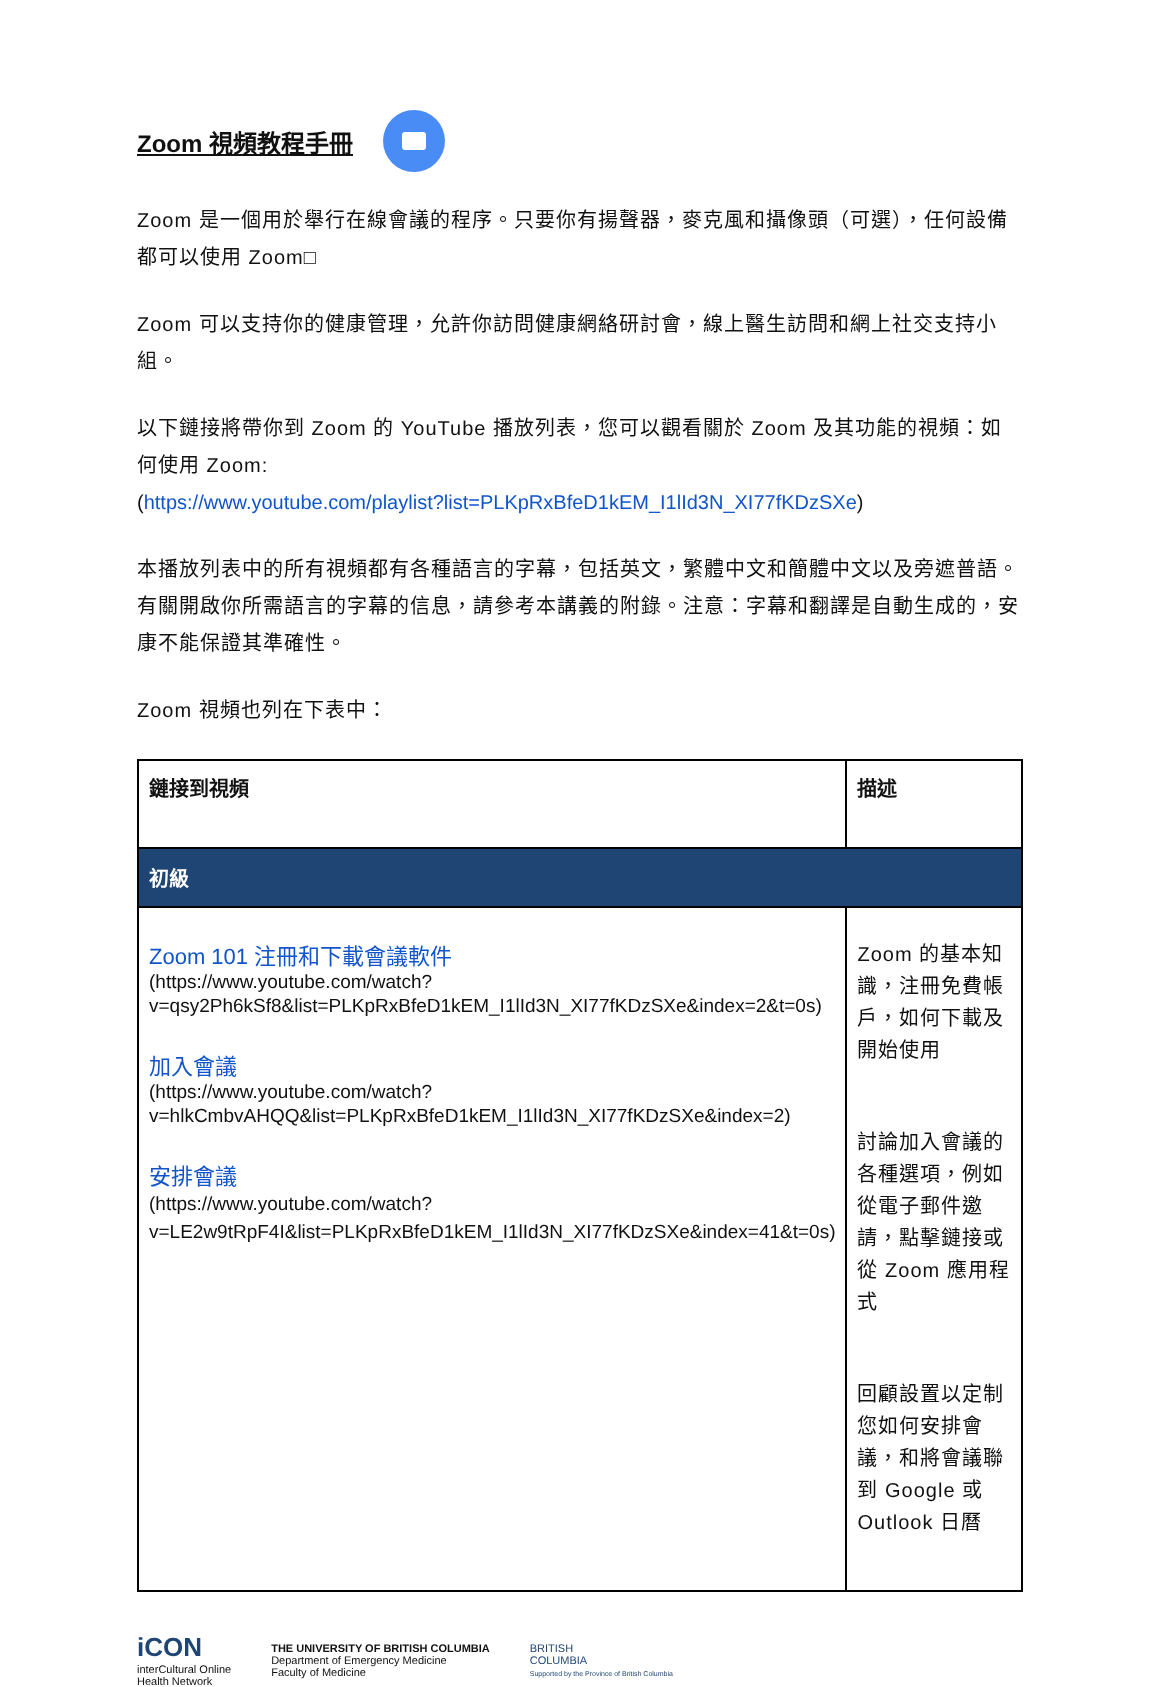Zoom 視頻教程手冊
Zoom 是一個用於舉行在線會議的程序。只要你有揚聲器，麥克風和攝像頭（可選），任何設備都可以使用 Zoom□
Zoom 可以支持你的健康管理，允許你訪問健康網絡研討會，線上醫生訪問和網上社交支持小組。
以下鏈接將帶你到 Zoom 的 YouTube 播放列表，您可以觀看關於 Zoom 及其功能的視頻：如何使用 Zoom:
(https://www.youtube.com/playlist?list=PLKpRxBfeD1kEM_I1lId3N_XI77fKDzSXe)
本播放列表中的所有視頻都有各種語言的字幕，包括英文，繁體中文和簡體中文以及旁遮普語。有關開啟你所需語言的字幕的信息，請參考本講義的附錄。注意：字幕和翻譯是自動生成的，安康不能保證其準確性。
Zoom 視頻也列在下表中：
| 鏈接到視頻 | 描述 |
| --- | --- |
| 初級 | |
| Zoom 101 注冊和下載會議軟件 (https://www.youtube.com/watch?v=qsy2Ph6kSf8&list=PLKpRxBfeD1kEM_I1lId3N_XI77fKDzSXe&index=2&t=0s) 加入會議 (https://www.youtube.com/watch?v=hlkCmbvAHQQ&list=PLKpRxBfeD1kEM_I1lId3N_XI77fKDzSXe&index=2) 安排會議 (https://www.youtube.com/watch?v=LE2w9tRpF4I&list=PLKpRxBfeD1kEM_I1lId3N_XI77fKDzSXe&index=41&t=0s) | Zoom 的基本知識，注冊免費帳戶，如何下載及開始使用 討論加入會議的各種選項，例如從電子郵件邀請，點擊鏈接或從 Zoom 應用程式 回顧設置以定制您如何安排會議，和將會議聯到 Google 或 Outlook 日曆 |
iCON
interCultural Online
Health Network
THE UNIVERSITY OF BRITISH COLUMBIA
Department of Emergency Medicine
Faculty of Medicine
BRITISH
COLUMBIA
Supported by the Province of British Columbia